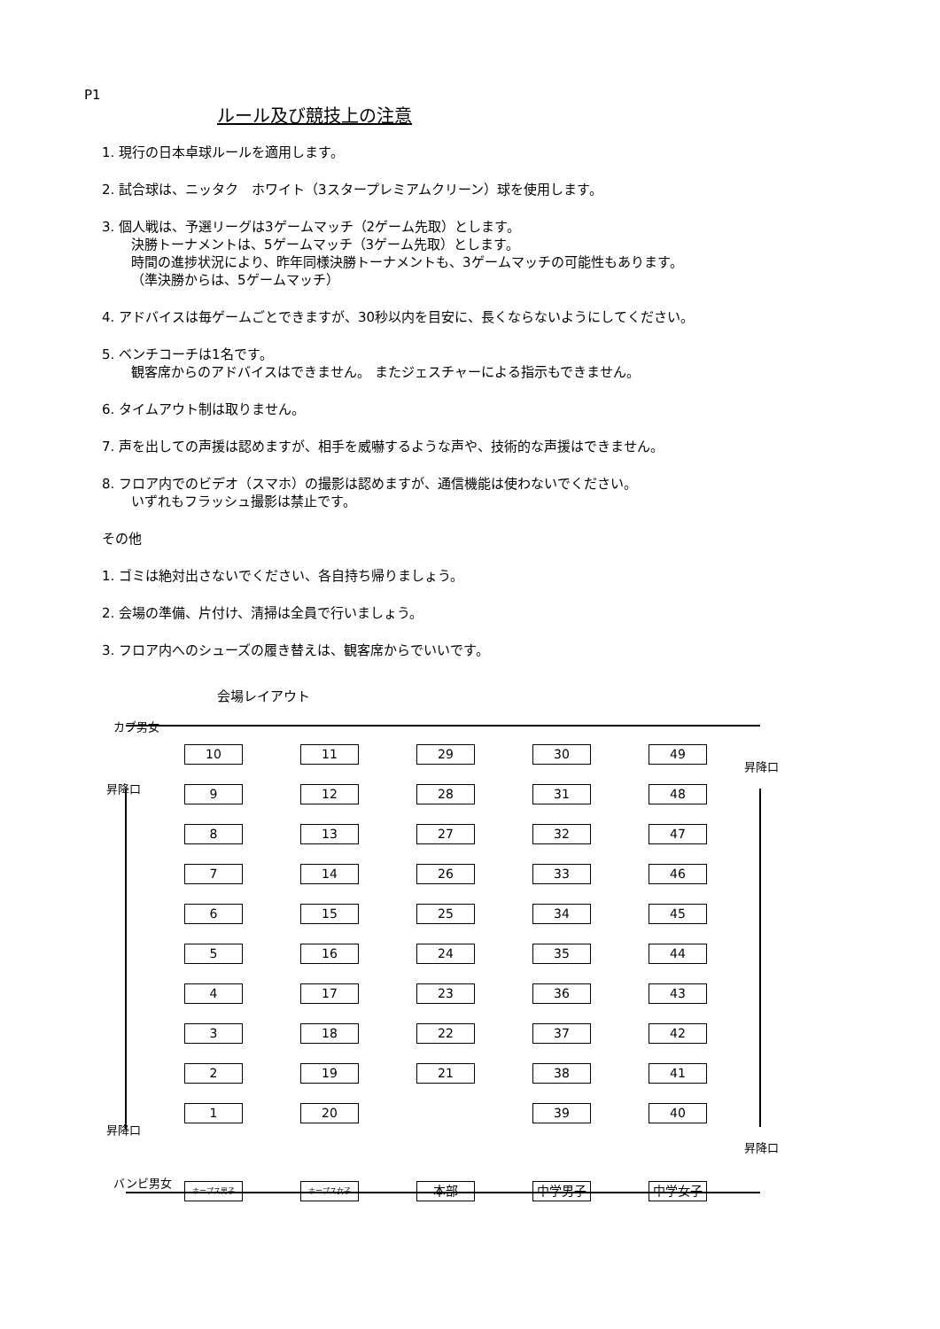P1
ルール及び競技上の注意
1. 現行の日本卓球ルールを適用します。
2. 試合球は、ニッタク　ホワイト（3スタープレミアムクリーン）球を使用します。
3. 個人戦は、予選リーグは3ゲームマッチ（2ゲーム先取）とします。
決勝トーナメントは、5ゲームマッチ（3ゲーム先取）とします。
時間の進捗状況により、昨年同様決勝トーナメントも、3ゲームマッチの可能性もあります。
（準決勝からは、5ゲームマッチ）
4. アドバイスは毎ゲームごとできますが、30秒以内を目安に、長くならないようにしてください。
5. ベンチコーチは1名です。
観客席からのアドバイスはできません。 またジェスチャーによる指示もできません。
6. タイムアウト制は取りません。
7. 声を出しての声援は認めますが、相手を威嚇するような声や、技術的な声援はできません。
8. フロア内でのビデオ（スマホ）の撮影は認めますが、通信機能は使わないでください。
いずれもフラッシュ撮影は禁止です。
その他
1. ゴミは絶対出さないでください、各自持ち帰りましょう。
2. 会場の準備、片付け、清掃は全員で行いましょう。
3. フロア内へのシューズの履き替えは、観客席からでいいです。
会場レイアウト
カブ男女
昇降口
昇降口
10
11
29
30
49
9
12
28
31
48
8
13
27
32
47
7
14
26
33
46
6
15
25
34
45
5
16
24
35
44
4
17
23
36
43
3
18
22
37
42
2
19
21
38
41
1
20
39
40
ホープス男子
ホープス女子
本部
中学男子
中学女子
昇降口
昇降口
バンビ男女